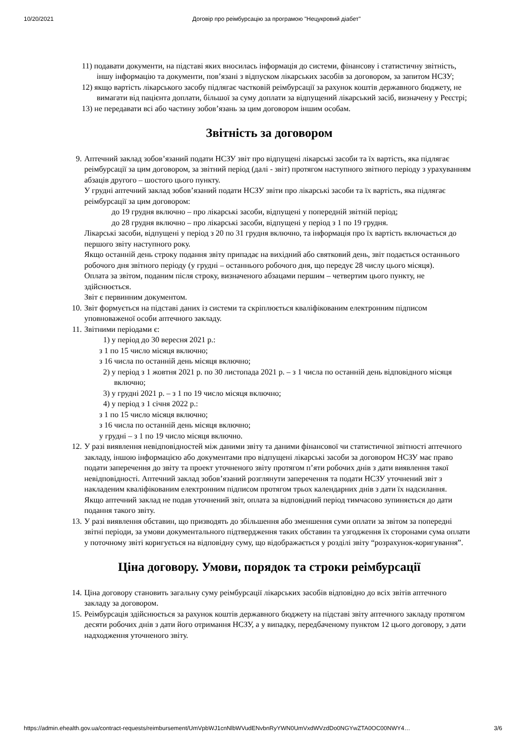10/20/2021 Договір про реімбурсацію за програмою "Нецукровий діабет"
11) подавати документи, на підставі яких вносилась інформація до системи, фінансову і статистичну звітність, іншу інформацію та документи, пов’язані з відпуском лікарських засобів за договором, за запитом НСЗУ;
12) якщо вартість лікарського засобу підлягає частковій реімбурсації за рахунок коштів державного бюджету, не вимагати від пацієнта доплати, більшої за суму доплати за відпущений лікарський засіб, визначену у Реєстрі;
13) не передавати всі або частину зобов’язань за цим договором іншим особам.
Звітність за договором
9. Аптечний заклад зобов’язаний подати НСЗУ звіт про відпущені лікарські засоби та їх вартість, яка підлягає реімбурсації за цим договором, за звітний період (далі - звіт) протягом наступного звітного періоду з урахуванням абзаців другого – шостого цього пункту.
У грудні аптечний заклад зобов’язаний подати НСЗУ звіти про лікарські засоби та їх вартість, яка підлягає реімбурсації за цим договором:
до 19 грудня включно – про лікарські засоби, відпущені у попередній звітній період;
до 28 грудня включно – про лікарські засоби, відпущені у період з 1 по 19 грудня.
Лікарські засоби, відпущені у період з 20 по 31 грудня включно, та інформація про їх вартість включається до першого звіту наступного року.
Якщо останній день строку подання звіту припадає на вихідний або святковий день, звіт подається останнього робочого дня звітного періоду (у грудні – останнього робочого дня, що передує 28 числу цього місяця).
Оплата за звітом, поданим після строку, визначеного абзацами першим – четвертим цього пункту, не здійснюється.
Звіт є первинним документом.
10. Звіт формується на підставі даних із системи та скріплюється кваліфікованим електронним підписом уповноваженої особи аптечного закладу.
11. Звітними періодами є:
1) у період до 30 вересня 2021 р.:
з 1 по 15 число місяця включно;
з 16 числа по останній день місяця включно;
2) у період з 1 жовтня 2021 р. по 30 листопада 2021 р. – з 1 числа по останній день відповідного місяця включно;
3) у грудні 2021 р. – з 1 по 19 число місяця включно;
4) у період з 1 січня 2022 р.:
з 1 по 15 число місяця включно;
з 16 числа по останній день місяця включно;
у грудні – з 1 по 19 число місяця включно.
12. У разі виявлення невідповідностей між даними звіту та даними фінансової чи статистичної звітності аптечного закладу, іншою інформацією або документами про відпущені лікарські засоби за договором НСЗУ має право подати заперечення до звіту та проект уточненого звіту протягом п’яти робочих днів з дати виявлення такої невідповідності. Аптечний заклад зобов’язаний розглянути заперечення та подати НСЗУ уточнений звіт з накладеним кваліфікованим електронним підписом протягом трьох календарних днів з дати їх надсилання.
Якщо аптечний заклад не подав уточнений звіт, оплата за відповідний період тимчасово зупиняється до дати подання такого звіту.
13. У разі виявлення обставин, що призводять до збільшення або зменшення суми оплати за звітом за попередні звітні періоди, за умови документального підтвердження таких обставин та узгодження їх сторонами сума оплати у поточному звіті коригується на відповідну суму, що відображається у розділі звіту “розрахунок-коригування”.
Ціна договору. Умови, порядок та строки реімбурсації
14. Ціна договору становить загальну суму реімбурсації лікарських засобів відповідно до всіх звітів аптечного закладу за договором.
15. Реімбурсація здійснюється за рахунок коштів державного бюджету на підставі звіту аптечного закладу протягом десяти робочих днів з дати його отримання НСЗУ, а у випадку, передбаченому пунктом 12 цього договору, з дати надходження уточненого звіту.
https://admin.ehealth.gov.ua/contract-requests/reimbursement/UmVpbWJ1cnNlbWVudENvbnRyYWN0UmVxdWVzdDo0NGYwZTA0OC00NWY4… 3/6